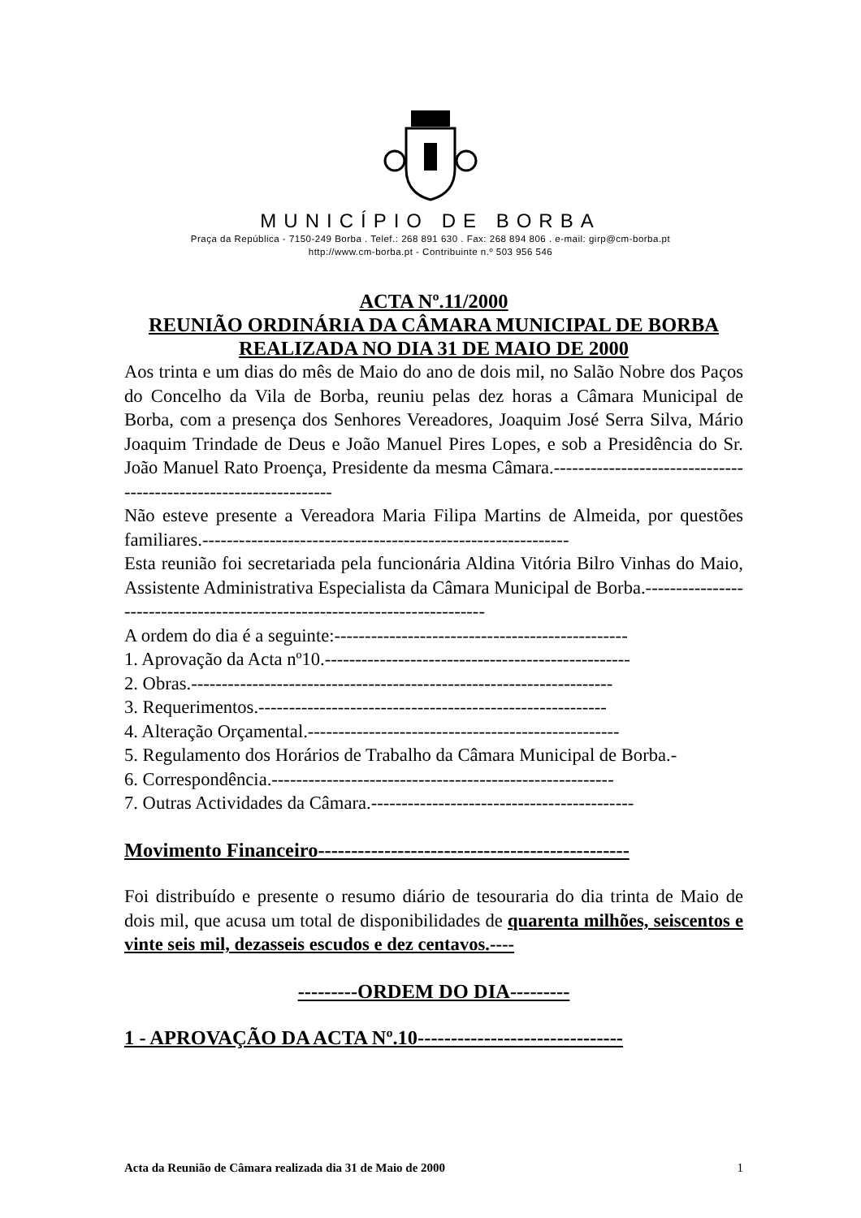MUNICÍPIO DE BORBA
Praça da República - 7150-249 Borba . Telef.: 268 891 630 . Fax: 268 894 806 . e-mail: girp@cm-borba.pt
http://www.cm-borba.pt - Contribuinte n.º 503 956 546
ACTA Nº.11/2000
REUNIÃO ORDINÁRIA DA CÂMARA MUNICIPAL DE BORBA REALIZADA NO DIA 31 DE MAIO DE 2000
Aos trinta e um dias do mês de Maio do ano de dois mil, no Salão Nobre dos Paços do Concelho da Vila de Borba, reuniu pelas dez horas a Câmara Municipal de Borba, com a presença dos Senhores Vereadores, Joaquim José Serra Silva, Mário Joaquim Trindade de Deus e João Manuel Pires Lopes, e sob a Presidência do Sr. João Manuel Rato Proença, Presidente da mesma Câmara.-----------------------------------------------------------------
Não esteve presente a Vereadora Maria Filipa Martins de Almeida, por questões familiares.------------------------------------------------------------
Esta reunião foi secretariada pela funcionária Aldina Vitória Bilro Vinhas do Maio, Assistente Administrativa Especialista da Câmara Municipal de Borba.---------------------------------------------------------------------------
A ordem do dia é a seguinte:------------------------------------------------
1. Aprovação da Acta nº10.--------------------------------------------------
2. Obras.---------------------------------------------------------------------
3. Requerimentos.---------------------------------------------------------
4. Alteração Orçamental.---------------------------------------------------
5. Regulamento dos Horários de Trabalho da Câmara Municipal de Borba.-
6. Correspondência.--------------------------------------------------------
7. Outras Actividades da Câmara.-------------------------------------------
Movimento Financeiro-----------------------------------------------
Foi distribuído e presente o resumo diário de tesouraria do dia trinta de Maio de dois mil, que acusa um total de disponibilidades de quarenta milhões, seiscentos e vinte seis mil, dezasseis escudos e dez centavos.----
---------ORDEM DO DIA---------
1 - APROVAÇÃO DA ACTA Nº.10-------------------------------
Acta da Reunião de Câmara realizada dia 31 de Maio de 2000 1